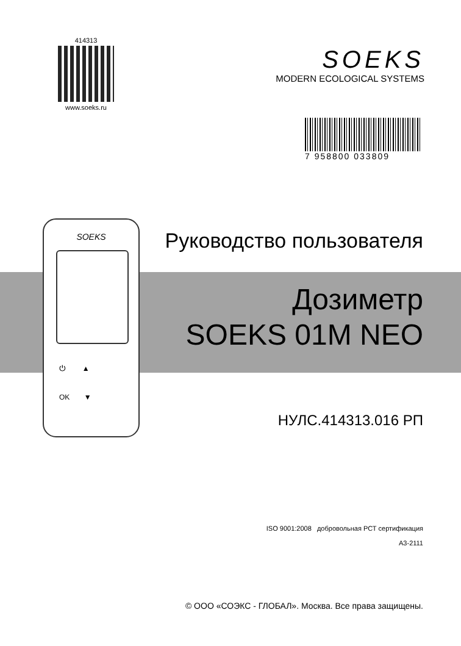414313
www.soeks.ru
SOEKS
MODERN ECOLOGICAL SYSTEMS
7 958800 033809
SOEKS
⏻ ▲
OK ▼
Руководство пользователя
Дозиметр
SOEKS 01M NEO
НУЛС.414313.016 РП
ISO 9001:2008 добровольная РСТ сертификация
А3-2111
© ООО «СОЭКС - ГЛОБАЛ». Москва. Все права защищены.